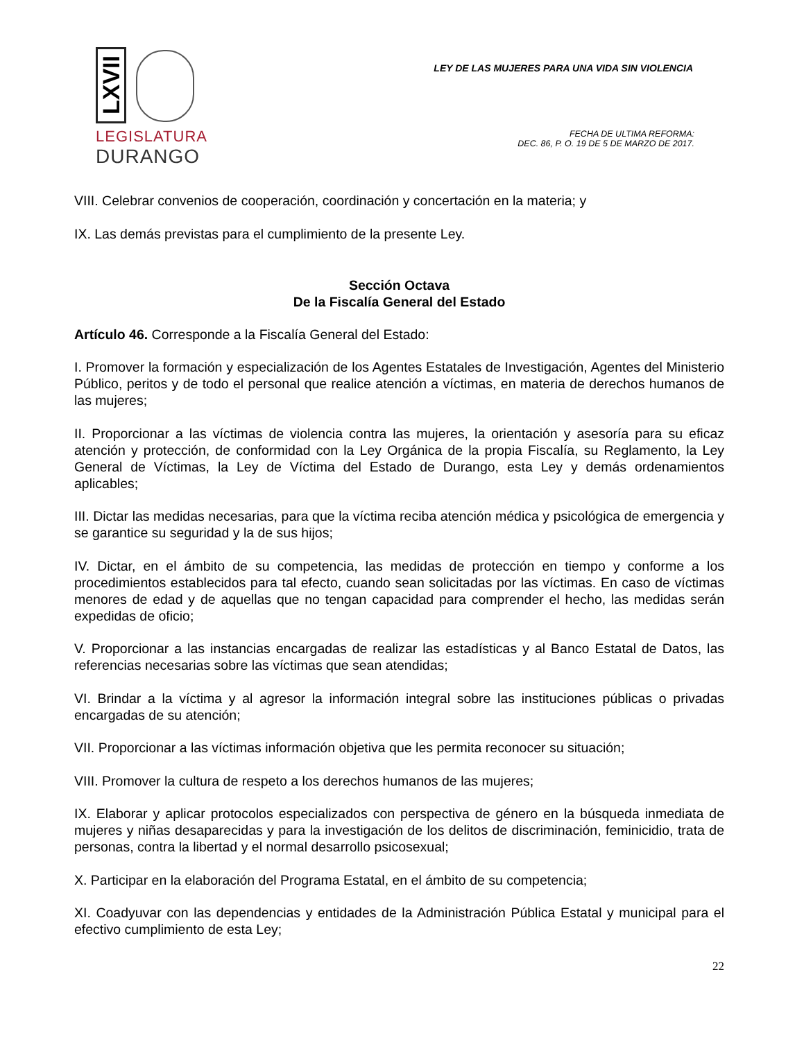LXVII
LEGISLATURA
DURANGO
LEY DE LAS MUJERES PARA UNA VIDA SIN VIOLENCIA
FECHA DE ULTIMA REFORMA:
DEC. 86, P. O. 19 DE 5 DE MARZO DE 2017.
VIII. Celebrar convenios de cooperación, coordinación y concertación en la materia; y
IX. Las demás previstas para el cumplimiento de la presente Ley.
Sección Octava
De la Fiscalía General del Estado
Artículo 46. Corresponde a la Fiscalía General del Estado:
I. Promover la formación y especialización de los Agentes Estatales de Investigación, Agentes del Ministerio Público, peritos y de todo el personal que realice atención a víctimas, en materia de derechos humanos de las mujeres;
II. Proporcionar a las víctimas de violencia contra las mujeres, la orientación y asesoría para su eficaz atención y protección, de conformidad con la Ley Orgánica de la propia Fiscalía, su Reglamento, la Ley General de Víctimas, la Ley de Víctima del Estado de Durango, esta Ley y demás ordenamientos aplicables;
III. Dictar las medidas necesarias, para que la víctima reciba atención médica y psicológica de emergencia y se garantice su seguridad y la de sus hijos;
IV. Dictar, en el ámbito de su competencia, las medidas de protección en tiempo y conforme a los procedimientos establecidos para tal efecto, cuando sean solicitadas por las víctimas. En caso de víctimas menores de edad y de aquellas que no tengan capacidad para comprender el hecho, las medidas serán expedidas de oficio;
V. Proporcionar a las instancias encargadas de realizar las estadísticas y al Banco Estatal de Datos, las referencias necesarias sobre las víctimas que sean atendidas;
VI. Brindar a la víctima y al agresor la información integral sobre las instituciones públicas o privadas encargadas de su atención;
VII. Proporcionar a las víctimas información objetiva que les permita reconocer su situación;
VIII. Promover la cultura de respeto a los derechos humanos de las mujeres;
IX. Elaborar y aplicar protocolos especializados con perspectiva de género en la búsqueda inmediata de mujeres y niñas desaparecidas y para la investigación de los delitos de discriminación, feminicidio, trata de personas, contra la libertad y el normal desarrollo psicosexual;
X. Participar en la elaboración del Programa Estatal, en el ámbito de su competencia;
XI. Coadyuvar con las dependencias y entidades de la Administración Pública Estatal y municipal para el efectivo cumplimiento de esta Ley;
22